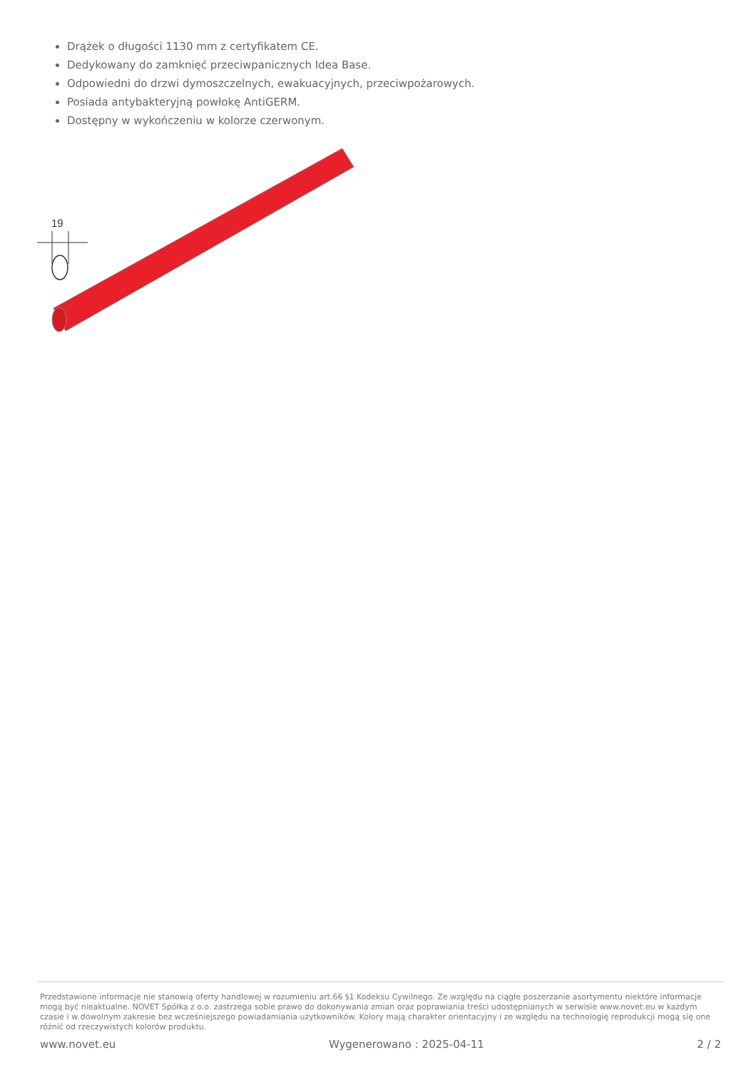Drążek o długości 1130 mm z certyfikatem CE.
Dedykowany do zamknięć przeciwpanicznych Idea Base.
Odpowiedni do drzwi dymoszczelnych, ewakuacyjnych, przeciwpożarowych.
Posiada antybakteryjną powłokę AntiGERM.
Dostępny w wykończeniu w kolorze czerwonym.
19
Przedstawione informacje nie stanowią oferty handlowej w rozumieniu art.66 §1 Kodeksu Cywilnego. Ze względu na ciągłe poszerzanie asortymentu niektóre informacje mogą być nieaktualne. NOVET Spółka z o.o. zastrzega sobie prawo do dokonywania zmian oraz poprawiania treści udostępnianych w serwisie www.novet.eu w każdym czasie i w dowolnym zakresie bez wcześniejszego powiadamiania użytkowników. Kolory mają charakter orientacyjny i ze względu na technologię reprodukcji mogą się one różnić od rzeczywistych kolorów produktu.
www.novet.eu Wygenerowano : 2025-04-11 2 / 2